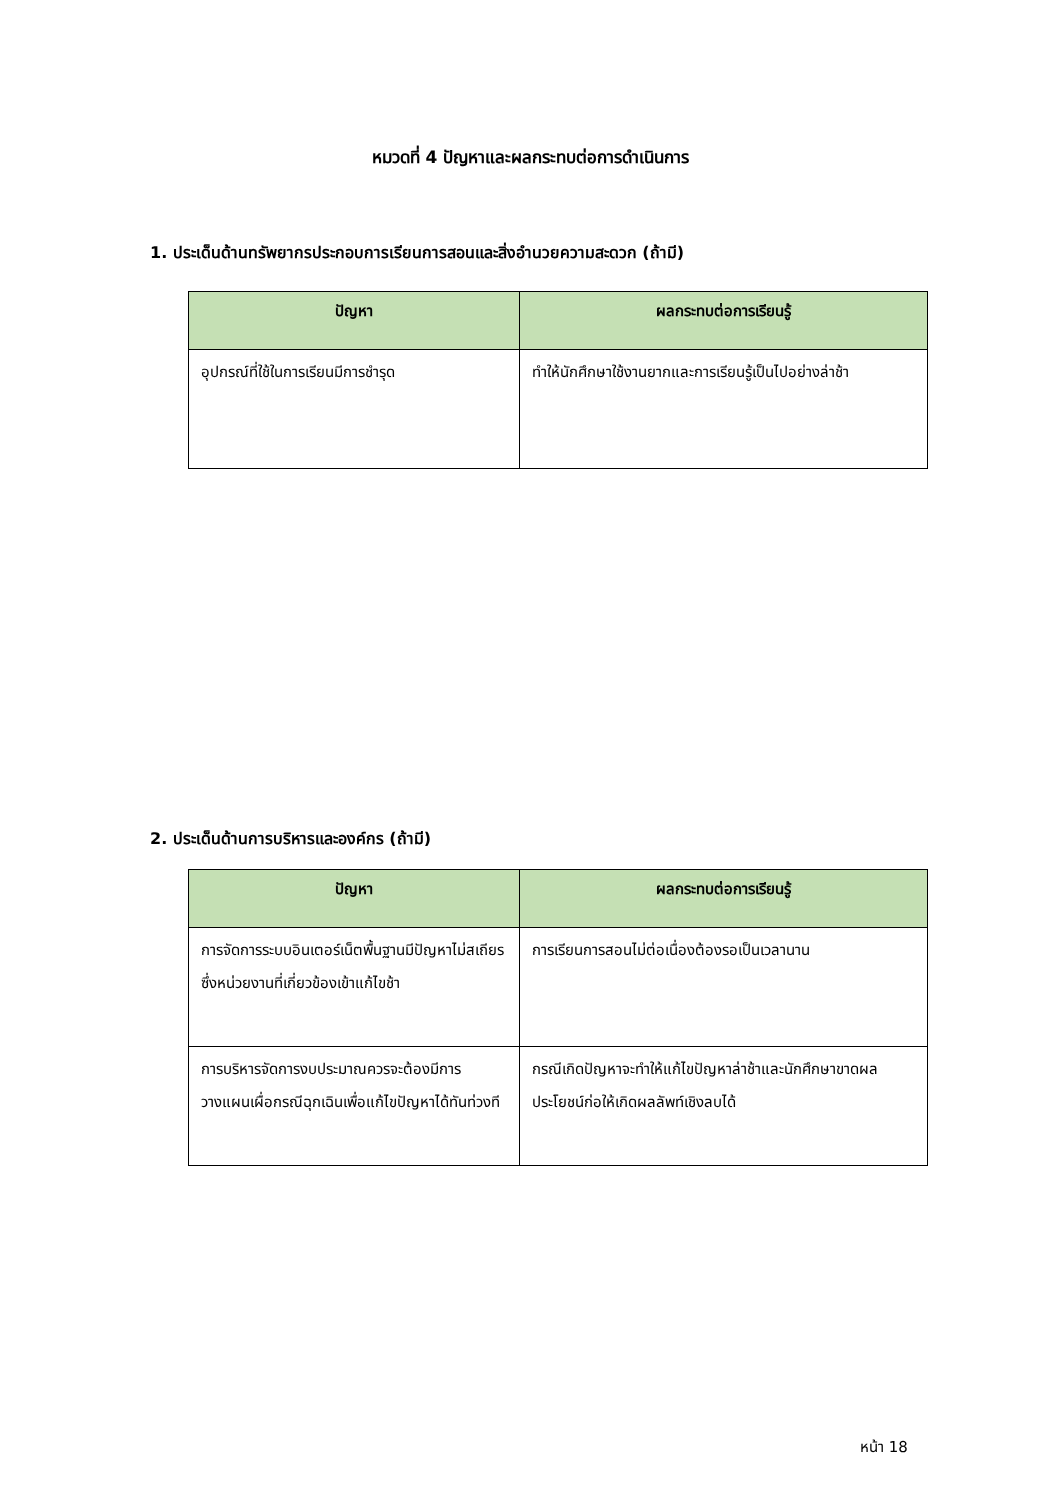หมวดที่ 4 ปัญหาและผลกระทบต่อการดำเนินการ
1. ประเด็นด้านทรัพยากรประกอบการเรียนการสอนและสิ่งอำนวยความสะดวก (ถ้ามี)
| ปัญหา | ผลกระทบต่อการเรียนรู้ |
| --- | --- |
| อุปกรณ์ที่ใช้ในการเรียนมีการชำรุด | ทำให้นักศึกษาใช้งานยากและการเรียนรู้เป็นไปอย่างล่าช้า |
2. ประเด็นด้านการบริหารและองค์กร (ถ้ามี)
| ปัญหา | ผลกระทบต่อการเรียนรู้ |
| --- | --- |
| การจัดการระบบอินเตอร์เน็ตพื้นฐานมีปัญหาไม่สเถียรซึ่งหน่วยงานที่เกี่ยวข้องเข้าแก้ไขช้า | การเรียนการสอนไม่ต่อเนื่องต้องรอเป็นเวลานาน |
| การบริหารจัดการงบประมาณควรจะต้องมีการวางแผนเผื่อกรณีฉุกเฉินเพื่อแก้ไขปัญหาได้ทันท่วงที | กรณีเกิดปัญหาจะทำให้แก้ไขปัญหาล่าช้าและนักศึกษาขาดผลประโยชน์ก่อให้เกิดผลลัพท์เชิงลบได้ |
หน้า 18